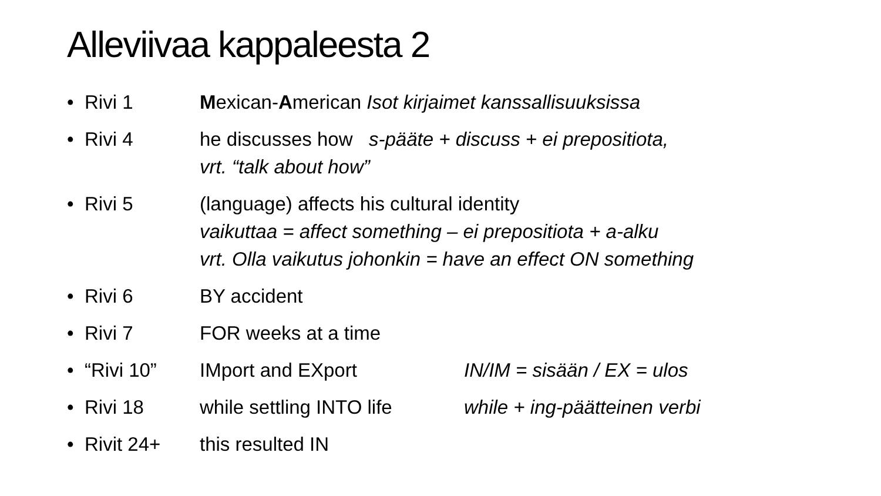Alleviivaa kappaleesta 2
• Rivi 1 Mexican-American Isot kirjaimet kanssallisuuksissa
• Rivi 4 he discusses how s-pääte + discuss + ei prepositiota,
vrt. “talk about how”
• Rivi 5 (language) affects his cultural identity
vaikuttaa = affect something – ei prepositiota + a-alku
vrt. Olla vaikutus johonkin = have an effect ON something
• Rivi 6 BY accident
• Rivi 7 FOR weeks at a time
• “Rivi 10” IMport and EXport IN/IM = sisään / EX = ulos
• Rivi 18 while settling INTO life while + ing-päätteinen verbi
• Rivit 24+ this resulted IN